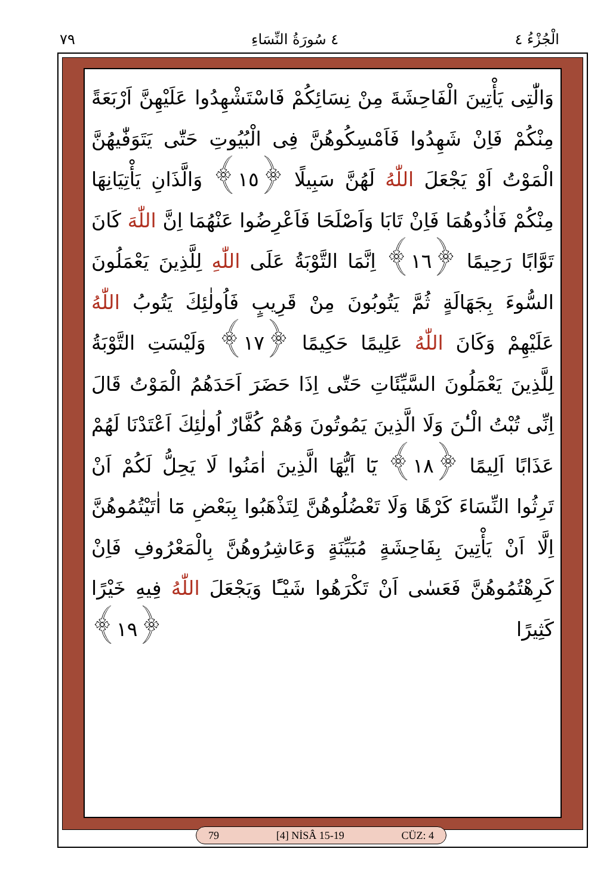الْجُزْءُ ٤ ٤ سُورَةُ النِّسَاءِ ٧٩
وَالّٰتِى يَأْتِينَ الْفَاحِشَةَ مِنْ نِسَائِكُمْ فَاسْتَشْهِدُوا عَلَيْهِنَّ اَرْبَعَةً مِنْكُمْ فَاِنْ شَهِدُوا فَاَمْسِكُوهُنَّ فِى الْبُيُوتِ حَتّٰى يَتَوَفّٰيهُنَّ الْمَوْتُ اَوْ يَجْعَلَ اللّٰهُ لَهُنَّ سَبِيلًا ﴿١٥﴾ وَالَّذَانِ يَأْتِيَانِهَا مِنْكُمْ فَاٰذُوهُمَا فَاِنْ تَابَا وَاَصْلَحَا فَاَعْرِضُوا عَنْهُمَا اِنَّ اللّٰهَ كَانَ تَوَّابًا رَحِيمًا ﴿١٦﴾ اِنَّمَا التَّوْبَةُ عَلَى اللّٰهِ لِلَّذِينَ يَعْمَلُونَ السُّوءَ بِجَهَالَةٍ ثُمَّ يَتُوبُونَ مِنْ قَرِيبٍ فَاُولٰئِكَ يَتُوبُ اللّٰهُ عَلَيْهِمْ وَكَانَ اللّٰهُ عَلِيمًا حَكِيمًا ﴿١٧﴾ وَلَيْسَتِ التَّوْبَةُ لِلَّذِينَ يَعْمَلُونَ السَّيِّئَاتِ حَتّٰى اِذَا حَضَرَ اَحَدَهُمُ الْمَوْتُ قَالَ اِنِّى تُبْتُ الْـٰٔنَ وَلَا الَّذِينَ يَمُوتُونَ وَهُمْ كُفَّارٌ اُولٰئِكَ اَعْتَدْنَا لَهُمْ عَذَابًا اَلِيمًا ﴿١٨﴾ يَٓا اَيُّهَا الَّذِينَ اٰمَنُوا لَا يَحِلُّ لَكُمْ اَنْ تَرِثُوا النِّسَاءَ كَرْهًا وَلَا تَعْضُلُوهُنَّ لِتَذْهَبُوا بِبَعْضِ مَٓا اٰتَيْتُمُوهُنَّ اِلَّا اَنْ يَأْتِينَ بِفَاحِشَةٍ مُبَيِّنَةٍ وَعَاشِرُوهُنَّ بِالْمَعْرُوفِ فَاِنْ كَرِهْتُمُوهُنَّ فَعَسٰى اَنْ تَكْرَهُوا شَيْـًٔا وَيَجْعَلَ اللّٰهُ فِيهِ خَيْرًا كَثِيرًا ﴿١٩﴾
79 [4] NİSÂ 15-19 CÜZ: 4